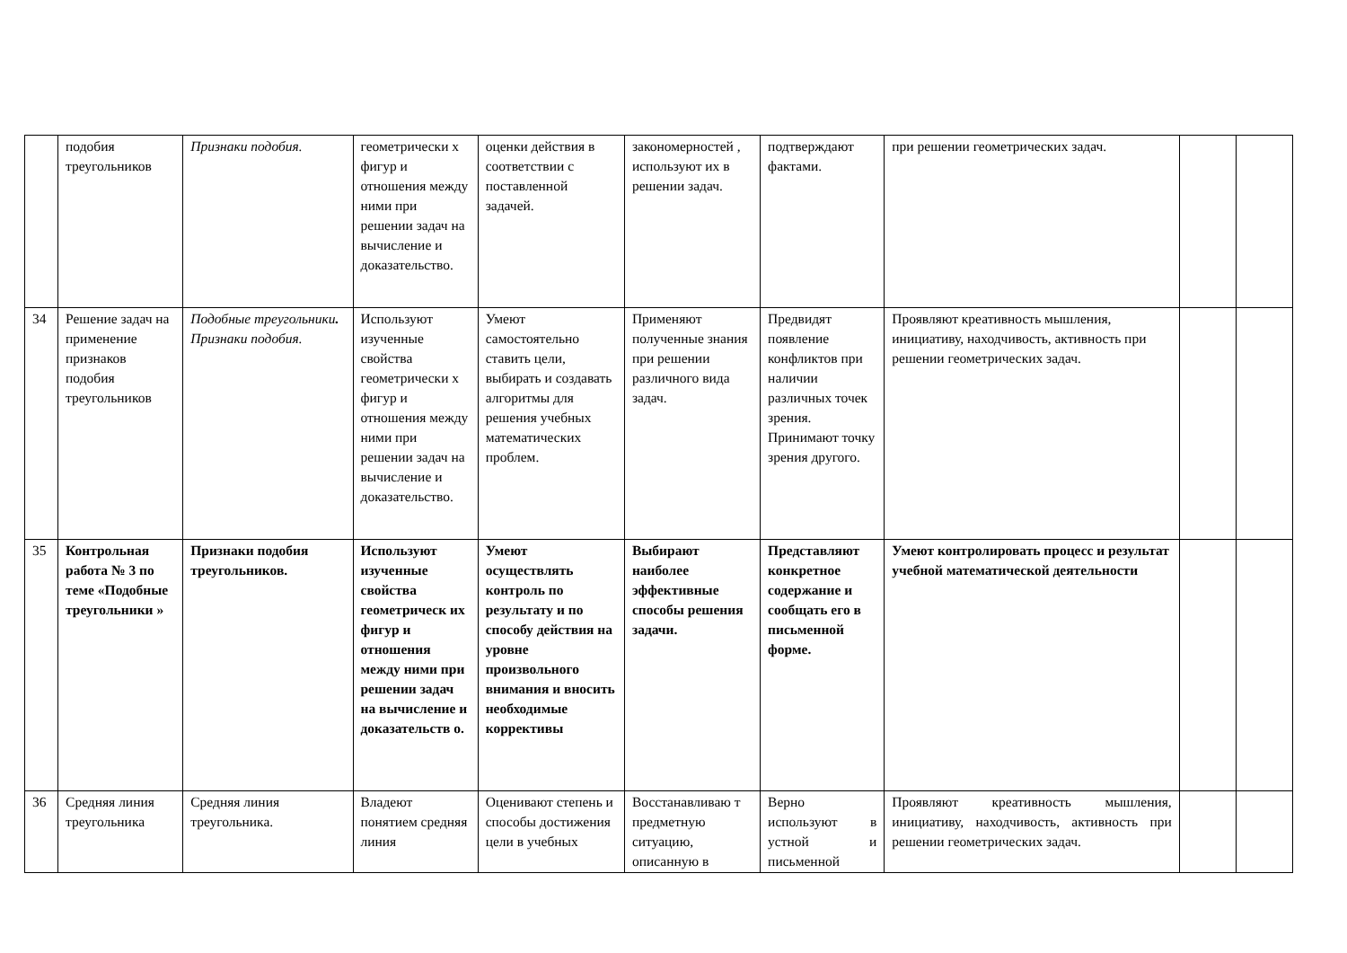| | подобия треугольников | Признаки подобия. | геометрически х фигур и отношения между ними при решении задач на вычисление и доказательство. | оценки действия в соответствии с поставленной задачей. | закономерностей , используют их в решении задач. | подтверждают фактами. | при решении геометрических задач. | | |
| 34 | Решение задач на применение признаков подобия треугольников | Подобные треугольники . Признаки подобия. | Используют изученные свойства геометрически х фигур и отношения между ними при решении задач на вычисление и доказательство. | Умеют самостоятельно ставить цели, выбирать и создавать алгоритмы для решения учебных математических проблем. | Применяют полученные знания при решении различного вида задач. | Предвидят появление конфликтов при наличии различных точек зрения. Принимают точку зрения другого. | Проявляют креативность мышления, инициативу, находчивость, активность при решении геометрических задач. | | |
| 35 | Контрольная работа № 3 по теме «Подобные треугольники » | Признаки подобия треугольников. | Используют изученные свойства геометрическ их фигур и отношения между ними при решении задач на вычисление и доказательств о. | Умеют осуществлять контроль по результату и по способу действия на уровне произвольного внимания и вносить необходимые коррективы | Выбирают наиболее эффективные способы решения задачи. | Представляют конкретное содержание и сообщать его в письменной форме. | Умеют контролировать процесс и результат учебной математической деятельности | | |
| 36 | Средняя линия треугольника | Средняя линия треугольника. | Владеют понятием средняя линия | Оценивают степень и способы достижения цели в учебных | Восстанавливаю т предметную ситуацию, описанную в | Верно используют в устной и письменной | Проявляют креативность мышления, инициативу, находчивость, активность при решении геометрических задач. | | |